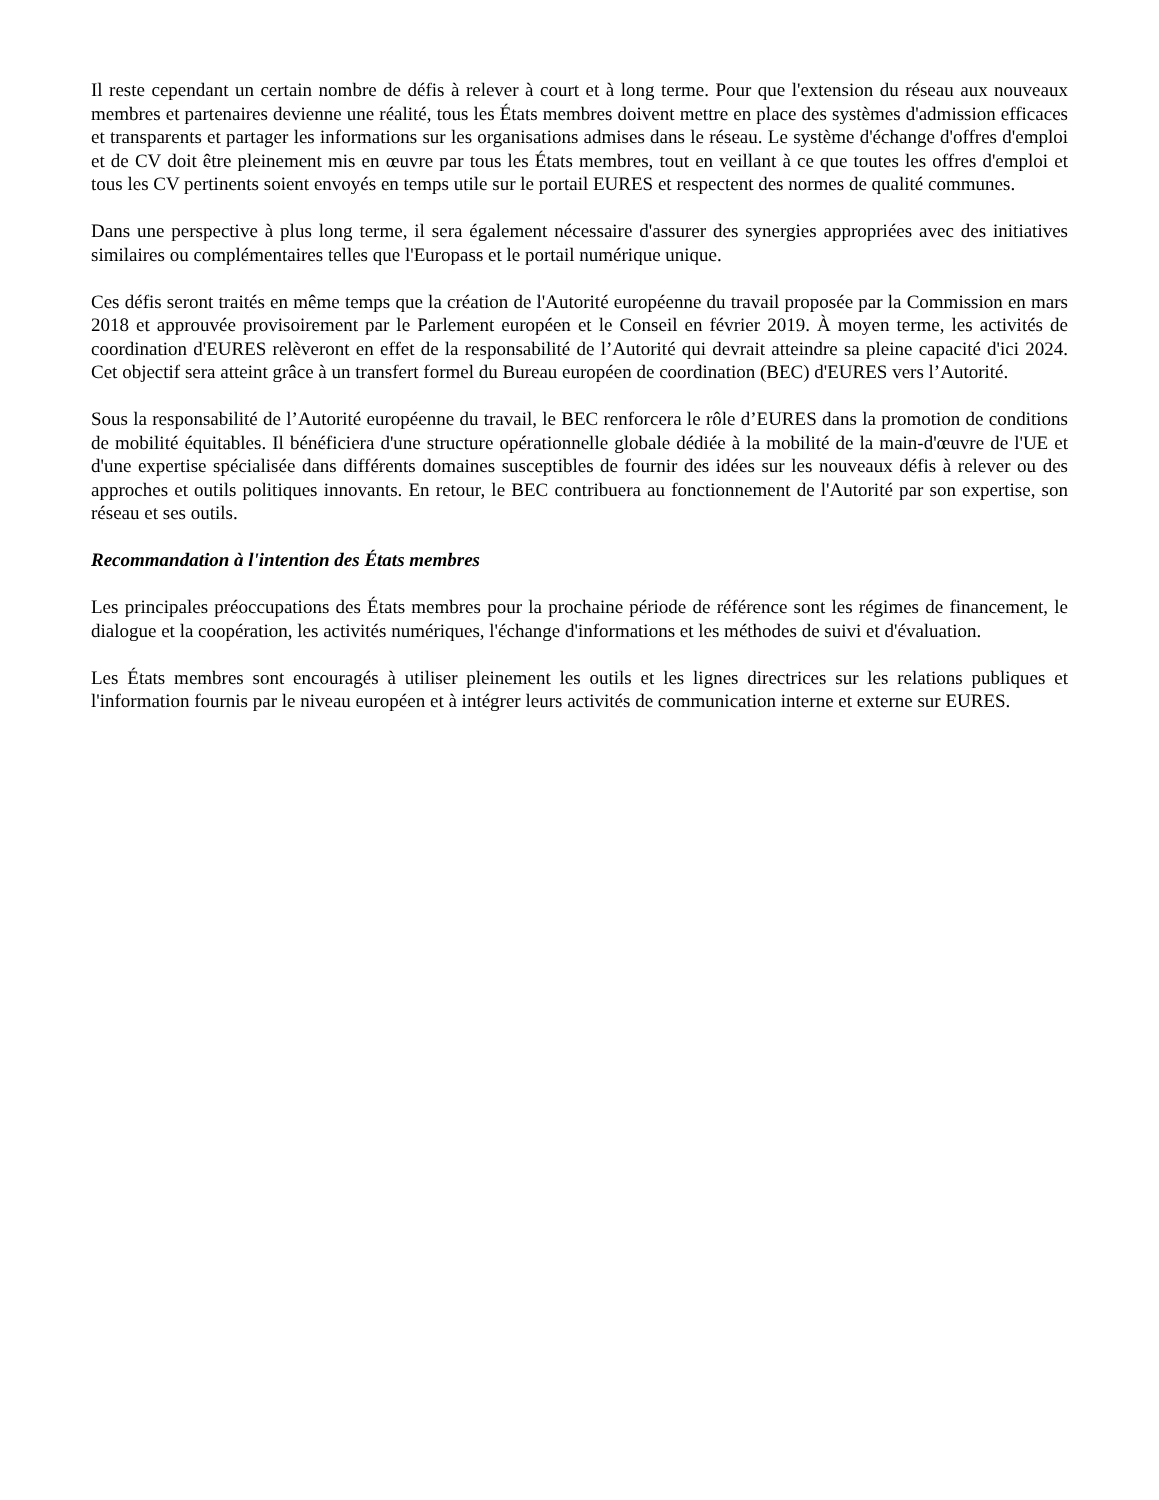Il reste cependant un certain nombre de défis à relever à court et à long terme. Pour que l'extension du réseau aux nouveaux membres et partenaires devienne une réalité, tous les États membres doivent mettre en place des systèmes d'admission efficaces et transparents et partager les informations sur les organisations admises dans le réseau. Le système d'échange d'offres d'emploi et de CV doit être pleinement mis en œuvre par tous les États membres, tout en veillant à ce que toutes les offres d'emploi et tous les CV pertinents soient envoyés en temps utile sur le portail EURES et respectent des normes de qualité communes.
Dans une perspective à plus long terme, il sera également nécessaire d'assurer des synergies appropriées avec des initiatives similaires ou complémentaires telles que l'Europass et le portail numérique unique.
Ces défis seront traités en même temps que la création de l'Autorité européenne du travail proposée par la Commission en mars 2018 et approuvée provisoirement par le Parlement européen et le Conseil en février 2019. À moyen terme, les activités de coordination d'EURES relèveront en effet de la responsabilité de l’Autorité qui devrait atteindre sa pleine capacité d'ici 2024. Cet objectif sera atteint grâce à un transfert formel du Bureau européen de coordination (BEC) d'EURES vers l’Autorité.
Sous la responsabilité de l’Autorité européenne du travail, le BEC renforcera le rôle d’EURES dans la promotion de conditions de mobilité équitables. Il bénéficiera d'une structure opérationnelle globale dédiée à la mobilité de la main-d'œuvre de l'UE et d'une expertise spécialisée dans différents domaines susceptibles de fournir des idées sur les nouveaux défis à relever ou des approches et outils politiques innovants. En retour, le BEC contribuera au fonctionnement de l'Autorité par son expertise, son réseau et ses outils.
Recommandation à l'intention des États membres
Les principales préoccupations des États membres pour la prochaine période de référence sont les régimes de financement, le dialogue et la coopération, les activités numériques, l'échange d'informations et les méthodes de suivi et d'évaluation.
Les États membres sont encouragés à utiliser pleinement les outils et les lignes directrices sur les relations publiques et l'information fournis par le niveau européen et à intégrer leurs activités de communication interne et externe sur EURES.